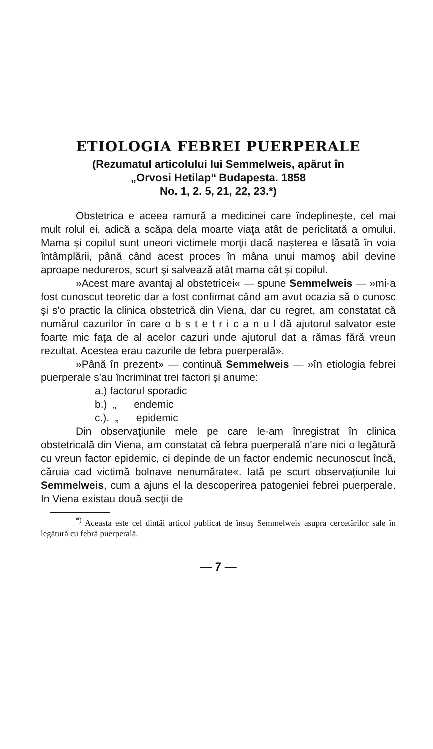ETIOLOGIA FEBREI PUERPERALE
(Rezumatul articolului lui Semmelweis, apărut în
„Orvosi Hetilap“ Budapesta. 1858
No. 1, 2. 5, 21, 22, 23.*)
Obstetrica e aceea ramură a medicinei care îndeplineşte, cel mai mult rolul ei, adică a scăpa dela moarte viaţa atât de periclitată a omului. Mama şi copilul sunt uneori victimele morţii dacă naşterea e lăsată în voia întâmplării, până când acest proces în mâna unui mamoş abil devine aproape nedureros, scurt şi salvează atât mama cât şi copilul.
»Acest mare avantaj al obstetricei« — spune Semmelweis — »mi-a fost cunoscut teoretic dar a fost confirmat când am avut ocazia să o cunosc şi s'o practic la clinica obstetrică din Viena, dar cu regret, am constatat că numărul cazurilor în care o b s t e t r i c a n u l dă ajutorul salvator este foarte mic faţa de al acelor cazuri unde ajutorul dat a rămas fără vreun rezultat. Acestea erau cazurile de febra puerperală».
»Până în prezent» — continuă Semmelweis — »în etiologia febrei puerperale s'au încriminat trei factori şi anume:
a.) factorul sporadic
b.) „ endemic
c.). „ epidemic
Din observaţiunile mele pe care le-am înregistrat în clinica obstetricală din Viena, am constatat că febra puerperală n'are nici o legătură cu vreun factor epidemic, ci depinde de un factor endemic necunoscut încă, căruia cad victimă bolnave nenumărate«. Iată pe scurt observaţiunile lui Semmelweis, cum a ajuns el la descoperirea patogeniei febrei puerperale. In Viena existau două secţii de
<sup>*)</sup> Aceasta este cel dintâi articol publicat de însuş Semmelweis asupra cercetărilor sale în legătură cu febră puerperală.
— 7 —